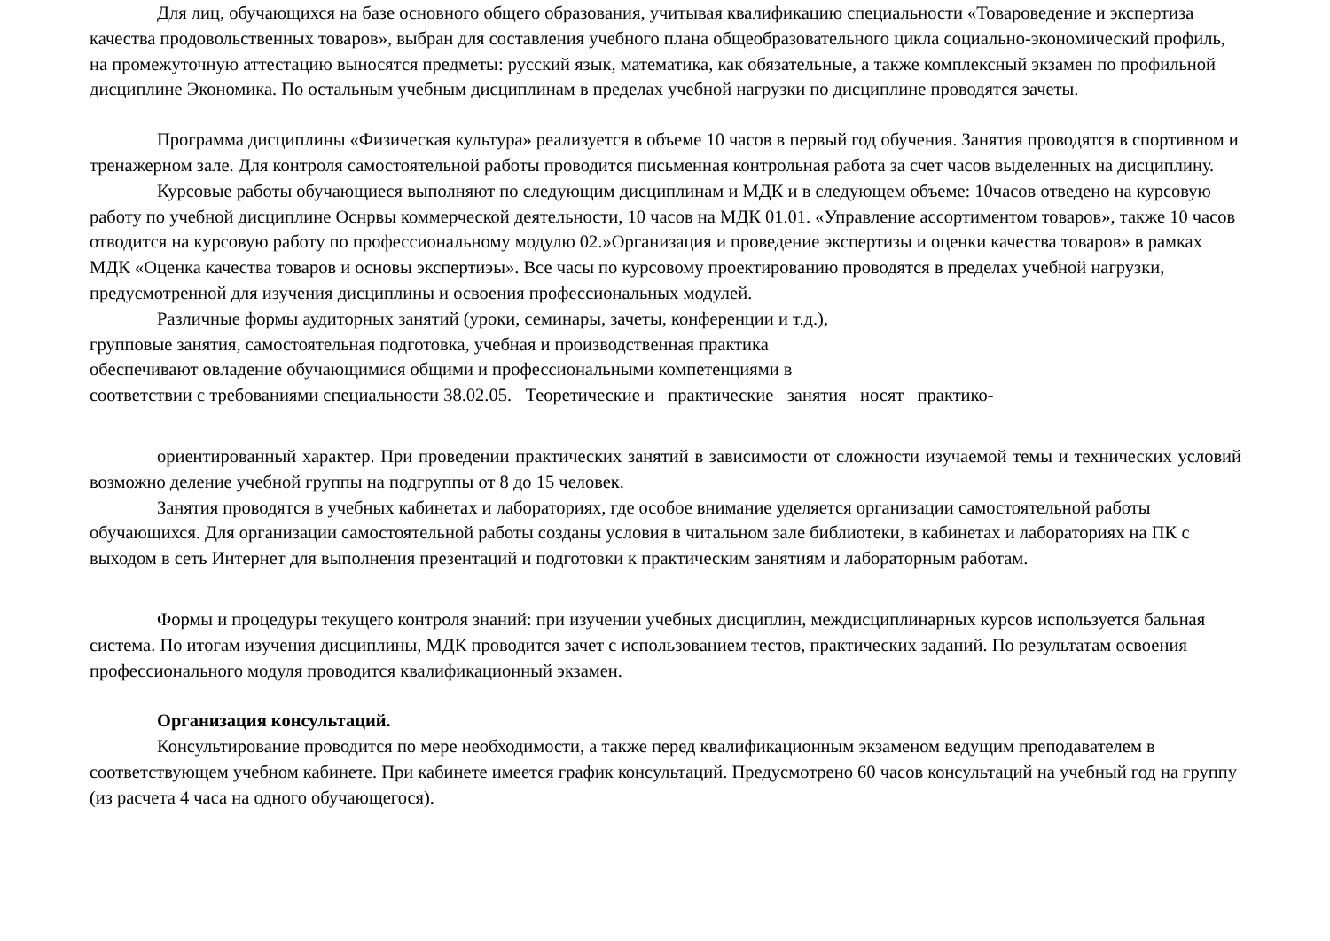Для лиц, обучающихся на базе основного общего образования, учитывая квалификацию специальности «Товароведение и экспертиза качества продовольственных товаров», выбран для составления учебного плана общеобразовательного цикла социально-экономический профиль, на промежуточную аттестацию выносятся предметы: русский язык, математика, как обязательные, а также комплексный экзамен по профильной дисциплине Экономика. По остальным учебным дисциплинам в пределах учебной нагрузки по дисциплине проводятся зачеты.
Программа дисциплины «Физическая культура» реализуется в объеме 10 часов в первый год обучения. Занятия проводятся в спортивном и тренажерном зале. Для контроля самостоятельной работы проводится письменная контрольная работа за счет часов выделенных на дисциплину.
Курсовые работы обучающиеся выполняют по следующим дисциплинам и МДК и в следующем объеме: 10часов отведено на курсовую работу по учебной дисциплине Оснрвы коммерческой деятельности, 10 часов на МДК 01.01. «Управление ассортиментом товаров», также 10 часов отводится на курсовую работу по профессиональному модулю 02.»Организация и проведение экспертизы и оценки качества товаров» в рамках МДК «Оценка качества товаров и основы экспертиэы». Все часы по курсовому проектированию проводятся в пределах учебной нагрузки, предусмотренной для изучения дисциплины и освоения профессиональных модулей.
Различные формы аудиторных занятий (уроки, семинары, зачеты, конференции и т.д.),
групповые занятия, самостоятельная подготовка, учебная и производственная практика
обеспечивают овладение обучающимися общими и профессиональными компетенциями в
соответствии с требованиями специальности 38.02.05. Теоретические и практические занятия носят практико-
ориентированный характер. При проведении практических занятий в зависимости от сложности изучаемой темы и технических условий возможно деление учебной группы на подгруппы от 8 до 15 человек.
Занятия проводятся в учебных кабинетах и лабораториях, где особое внимание уделяется организации самостоятельной работы обучающихся. Для организации самостоятельной работы созданы условия в читальном зале библиотеки, в кабинетах и лабораториях на ПК с выходом в сеть Интернет для выполнения презентаций и подготовки к практическим занятиям и лабораторным работам.
Формы и процедуры текущего контроля знаний: при изучении учебных дисциплин, междисциплинарных курсов используется бальная система. По итогам изучения дисциплины, МДК проводится зачет с использованием тестов, практических заданий. По результатам освоения профессионального модуля проводится квалификационный экзамен.
Организация консультаций.
Консультирование проводится по мере необходимости, а также перед квалификационным экзаменом ведущим преподавателем в соответствующем учебном кабинете. При кабинете имеется график консультаций. Предусмотрено 60 часов консультаций на учебный год на группу (из расчета 4 часа на одного обучающегося).